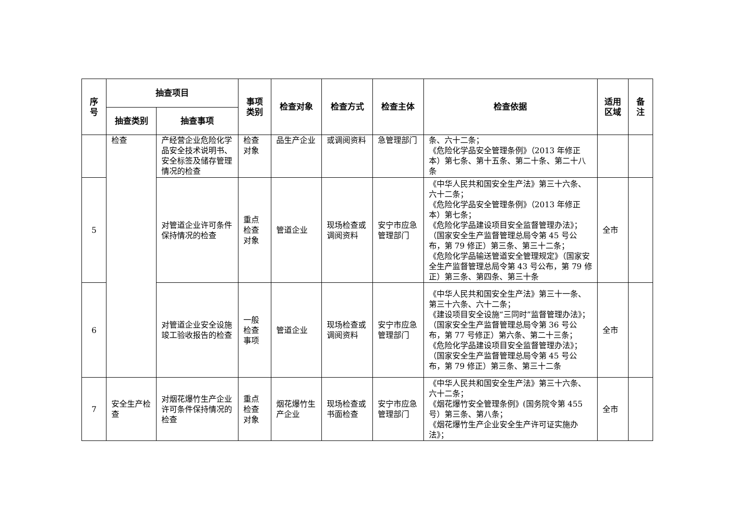| 序 号 | 抽查项目 | | 事项 类别 | 检查对象 | 检查方式 | 检查主体 | 检查依据 | 适用 区域 | 备 注 |
| --- | --- | --- | --- | --- | --- | --- | --- | --- | --- |
| | 抽查类别 | 抽查事项 | | | | | | | |
| | 检查 | 产经营企业危险化学品安全技术说明书、安全标签及储存管理情况的检查 | 检查对象 | 品生产企业 | 或调阅资料 | 急管理部门 | 条、六十二条； 《危险化学品安全管理条例》（2013 年修正本）第七条、第十五条、第二十条、第二十八条 | | |
| 5 | | 对管道企业许可条件保持情况的检查 | 重点检查对象 | 管道企业 | 现场检查或调阅资料 | 安宁市应急管理部门 | 《中华人民共和国安全生产法》第三十六条、六十二条； 《危险化学品安全管理条例》（2013 年修正本）第七条； 《危险化学品建设项目安全监督管理办法》；（国家安全生产监督管理总局令第 45 号公布，第 79 修正）第三条、第三十二条； 《危险化学品输送管道安全管理规定》（国家安全生产监督管理总局令第 43 号公布，第 79 修正）第三条、第四条、第三十条 | 全市 | |
| 6 | | 对管道企业安全设施竣工验收报告的检查 | 一般检查事项 | 管道企业 | 现场检查或调阅资料 | 安宁市应急管理部门 | 《中华人民共和国安全生产法》第三十一条、第三十六条、六十二条； 《建设项目安全设施“三同时”监督管理办法》； （国家安全生产监督管理总局令第 36 号公布，第 77 号修正）第六条、第二十三条； 《危险化学品建设项目安全监督管理办法》；（国家安全生产监督管理总局令第 45 号公布，第 79 修正）第三条、第三十二条 | 全市 | |
| 7 | 安全生产检查 | 对烟花爆竹生产企业许可条件保持情况的检查 | 重点检查对象 | 烟花爆竹生产企业 | 现场检查或书面检查 | 安宁市应急管理部门 | 《中华人民共和国安全生产法》第三十六条、六十二条； 《烟花爆竹安全管理条例》(国务院令第 455 号）第三条、第八条； 《烟花爆竹生产企业安全生产许可证实施办法》； | 全市 | |